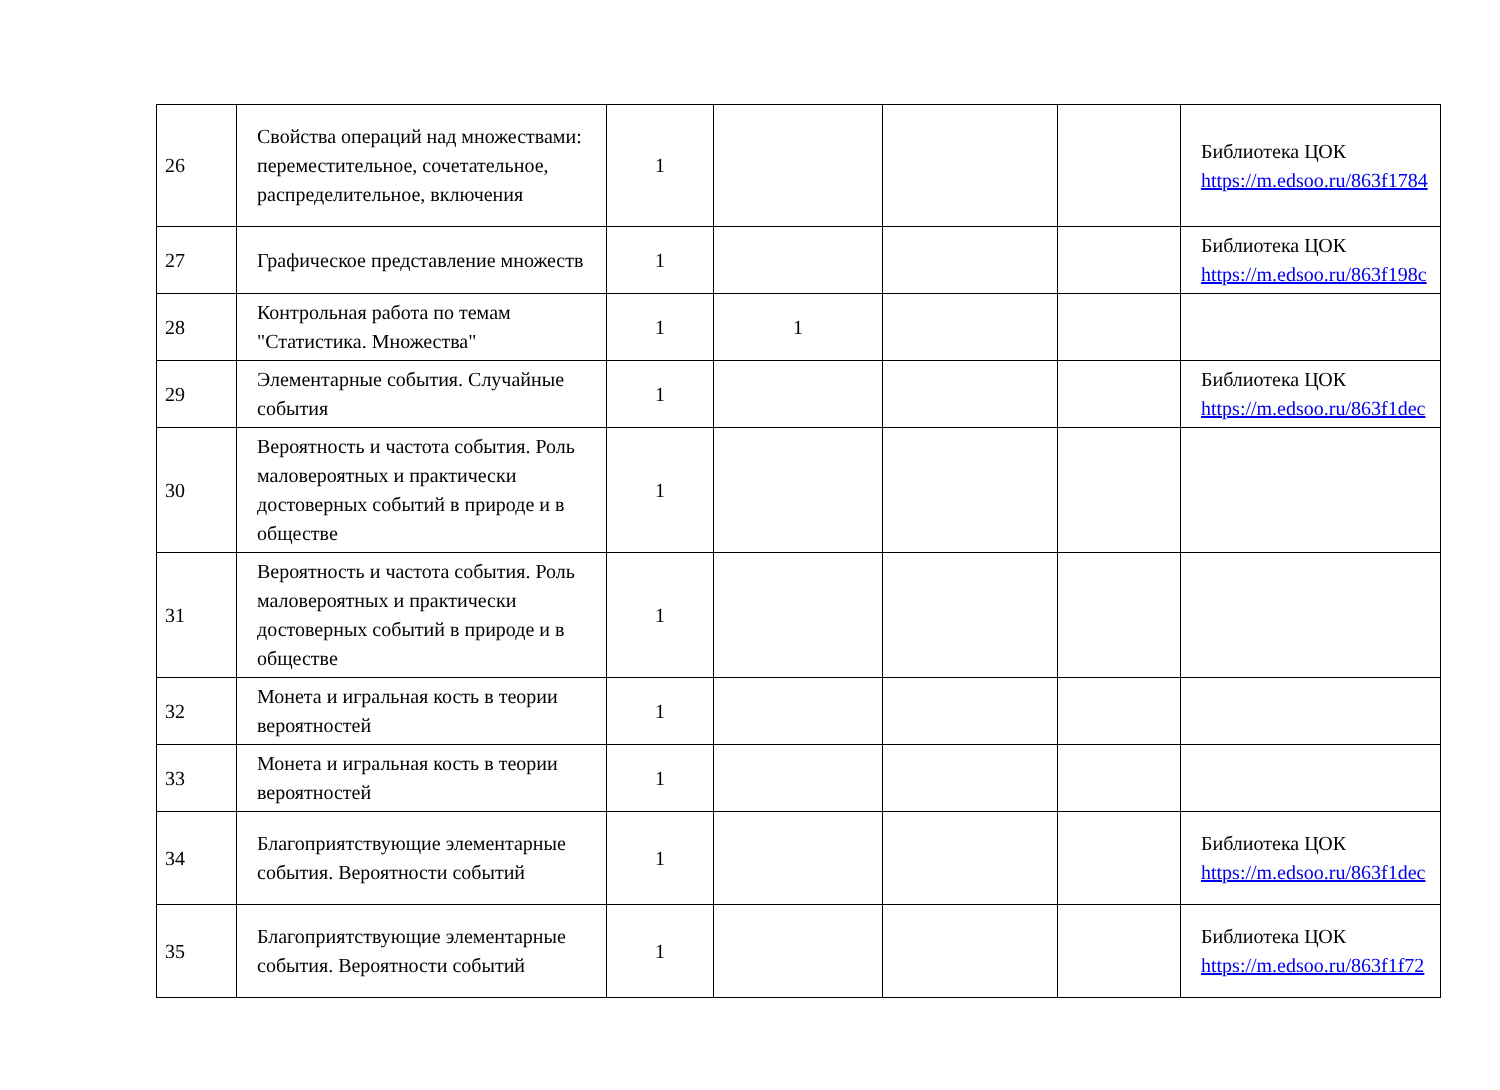| 26 | Свойства операций над множествами: переместительное, сочетательное, распределительное, включения | 1 | | | | Библиотека ЦОК https://m.edsoo.ru/863f1784 |
| 27 | Графическое представление множеств | 1 | | | | Библиотека ЦОК https://m.edsoo.ru/863f198c |
| 28 | Контрольная работа по темам "Статистика. Множества" | 1 | 1 | | | |
| 29 | Элементарные события. Случайные события | 1 | | | | Библиотека ЦОК https://m.edsoo.ru/863f1dec |
| 30 | Вероятность и частота события. Роль маловероятных и практически достоверных событий в природе и в обществе | 1 | | | | |
| 31 | Вероятность и частота события. Роль маловероятных и практически достоверных событий в природе и в обществе | 1 | | | | |
| 32 | Монета и игральная кость в теории вероятностей | 1 | | | | |
| 33 | Монета и игральная кость в теории вероятностей | 1 | | | | |
| 34 | Благоприятствующие элементарные события. Вероятности событий | 1 | | | | Библиотека ЦОК https://m.edsoo.ru/863f1dec |
| 35 | Благоприятствующие элементарные события. Вероятности событий | 1 | | | | Библиотека ЦОК https://m.edsoo.ru/863f1f72 |